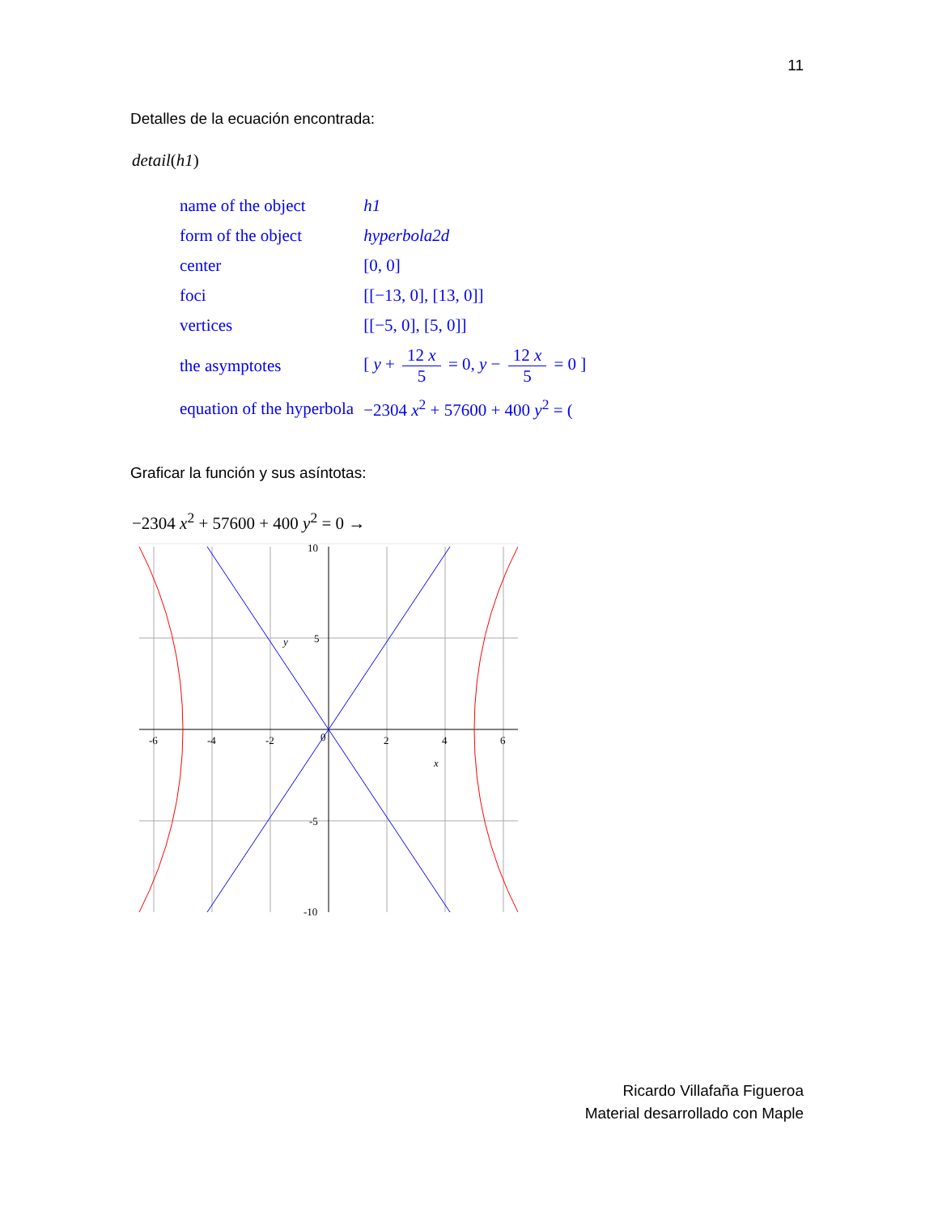11
Detalles de la ecuación encontrada:
detail(h1)
| name of the object | h1 |
| form of the object | hyperbola2d |
| center | [0, 0] |
| foci | [[−13, 0], [13, 0]] |
| vertices | [[−5, 0], [5, 0]] |
| the asymptotes | [ y + 12 x 5 = 0, y − 12 x 5 = 0 ] |
| equation of the hyperbola | −2304 x<sup>2</sup> + 57600 + 400 y<sup>2</sup> = ( |
Graficar la función y sus asíntotas:
−2304 x<sup>2</sup> + 57600 + 400 y<sup>2</sup> = 0 →
-6
-4
-2
0
2
4
6
10
5
-5
-10
x
y
Ricardo Villafaña Figueroa
Material desarrollado con Maple